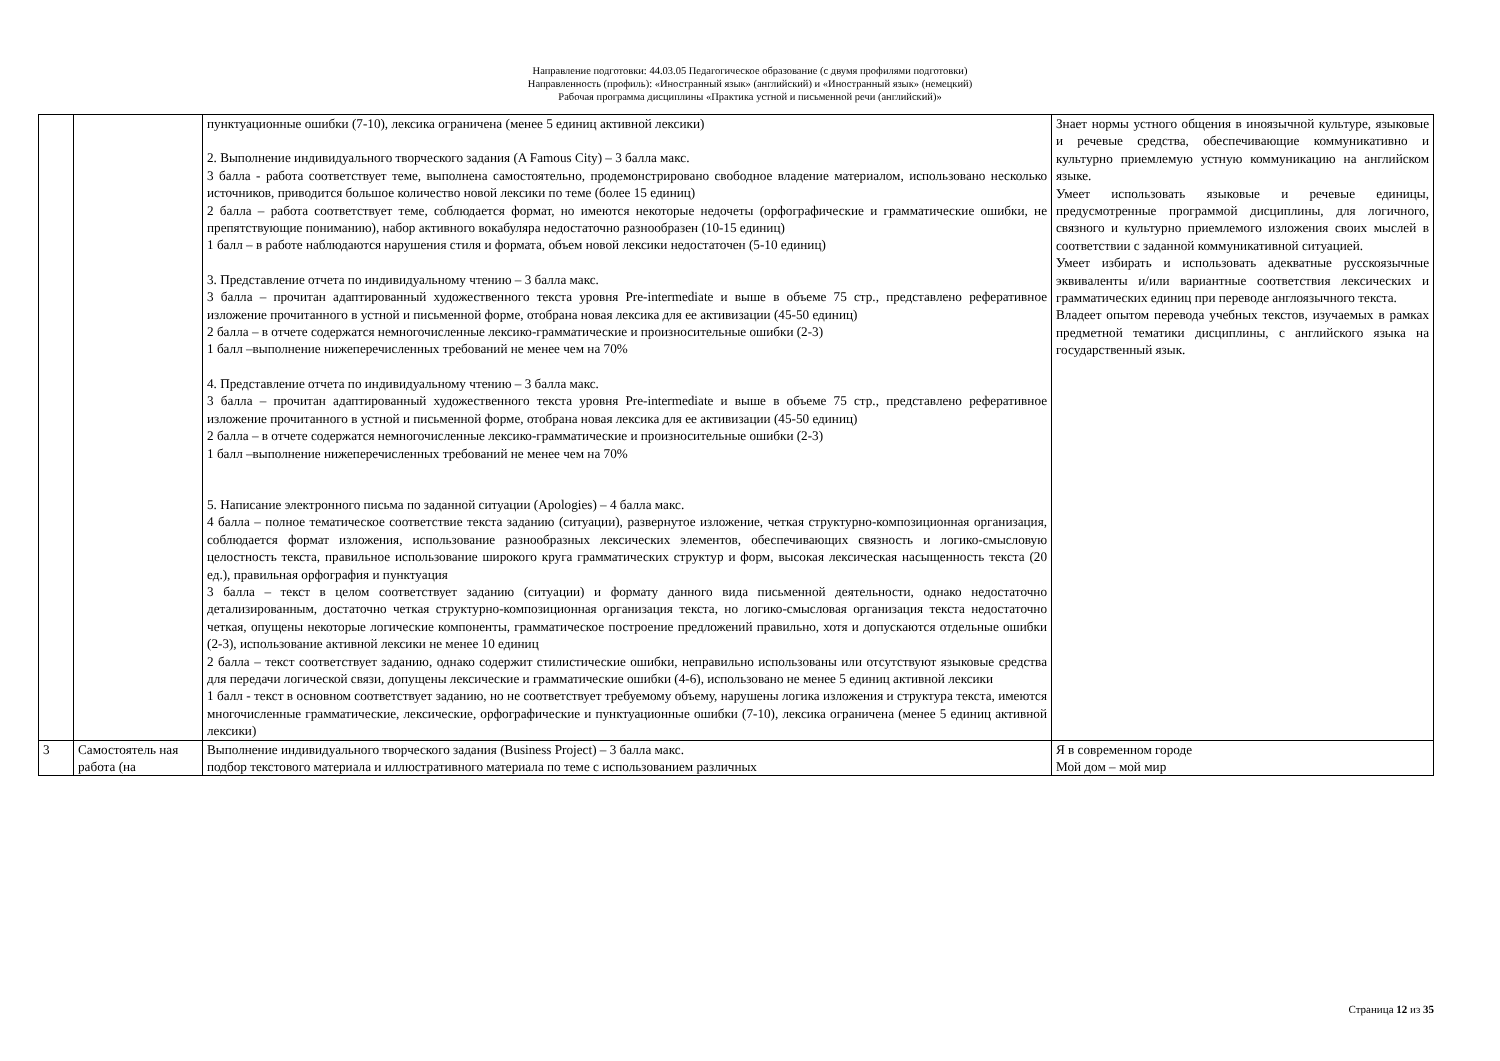Направление подготовки: 44.03.05 Педагогическое образование (с двумя профилями подготовки)
Направленность (профиль): «Иностранный язык» (английский) и «Иностранный язык» (немецкий)
Рабочая программа дисциплины «Практика устной и письменной речи (английский)»
| | | пунктуационные ошибки (7-10), лексика ограничена (менее 5 единиц активной лексики) 2. Выполнение индивидуального творческого задания (A Famous City) – 3 балла макс. 3 балла - работа соответствует теме, выполнена самостоятельно, продемонстрировано свободное владение материалом, использовано несколько источников, приводится большое количество новой лексики по теме (более 15 единиц) 2 балла – работа соответствует теме, соблюдается формат, но имеются некоторые недочеты (орфографические и грамматические ошибки, не препятствующие пониманию), набор активного вокабуляра недостаточно разнообразен (10-15 единиц) 1 балл – в работе наблюдаются нарушения стиля и формата, объем новой лексики недостаточен (5-10 единиц) 3. Представление отчета по индивидуальному чтению – 3 балла макс. 3 балла – прочитан адаптированный художественного текста уровня Pre-intermediate и выше в объеме 75 стр., представлено реферативное изложение прочитанного в устной и письменной форме, отобрана новая лексика для ее активизации (45-50 единиц) 2 балла – в отчете содержатся немногочисленные лексико-грамматические и произносительные ошибки (2-3) 1 балл –выполнение нижеперечисленных требований не менее чем на 70% 4. Представление отчета по индивидуальному чтению – 3 балла макс. 3 балла – прочитан адаптированный художественного текста уровня Pre-intermediate и выше в объеме 75 стр., представлено реферативное изложение прочитанного в устной и письменной форме, отобрана новая лексика для ее активизации (45-50 единиц) 2 балла – в отчете содержатся немногочисленные лексико-грамматические и произносительные ошибки (2-3) 1 балл –выполнение нижеперечисленных требований не менее чем на 70% 5. Написание электронного письма по заданной ситуации (Apologies) – 4 балла макс. 4 балла – полное тематическое соответствие текста заданию (ситуации), развернутое изложение, четкая структурно-композиционная организация, соблюдается формат изложения, использование разнообразных лексических элементов, обеспечивающих связность и логико-смысловую целостность текста, правильное использование широкого круга грамматических структур и форм, высокая лексическая насыщенность текста (20 ед.), правильная орфография и пунктуация 3 балла – текст в целом соответствует заданию (ситуации) и формату данного вида письменной деятельности, однако недостаточно детализированным, достаточно четкая структурно-композиционная организация текста, но логико-смысловая организация текста недостаточно четкая, опущены некоторые логические компоненты, грамматическое построение предложений правильно, хотя и допускаются отдельные ошибки (2-3), использование активной лексики не менее 10 единиц 2 балла – текст соответствует заданию, однако содержит стилистические ошибки, неправильно использованы или отсутствуют языковые средства для передачи логической связи, допущены лексические и грамматические ошибки (4-6), использовано не менее 5 единиц активной лексики 1 балл - текст в основном соответствует заданию, но не соответствует требуемому объему, нарушены логика изложения и структура текста, имеются многочисленные грамматические, лексические, орфографические и пунктуационные ошибки (7-10), лексика ограничена (менее 5 единиц активной лексики) | Знает нормы устного общения в иноязычной культуре, языковые и речевые средства, обеспечивающие коммуникативно и культурно приемлемую устную коммуникацию на английском языке. Умеет использовать языковые и речевые единицы, предусмотренные программой дисциплины, для логичного, связного и культурно приемлемого изложения своих мыслей в соответствии с заданной коммуникативной ситуацией. Умеет избирать и использовать адекватные русскоязычные эквиваленты и/или вариантные соответствия лексических и грамматических единиц при переводе англоязычного текста. Владеет опытом перевода учебных текстов, изучаемых в рамках предметной тематики дисциплины, с английского языка на государственный язык. |
| 3 | Самостоятель ная работа (на | Выполнение индивидуального творческого задания (Business Project) – 3 балла макс. подбор текстового материала и иллюстративного материала по теме с использованием различных | Я в современном городе Мой дом – мой мир |
Страница 12 из 35